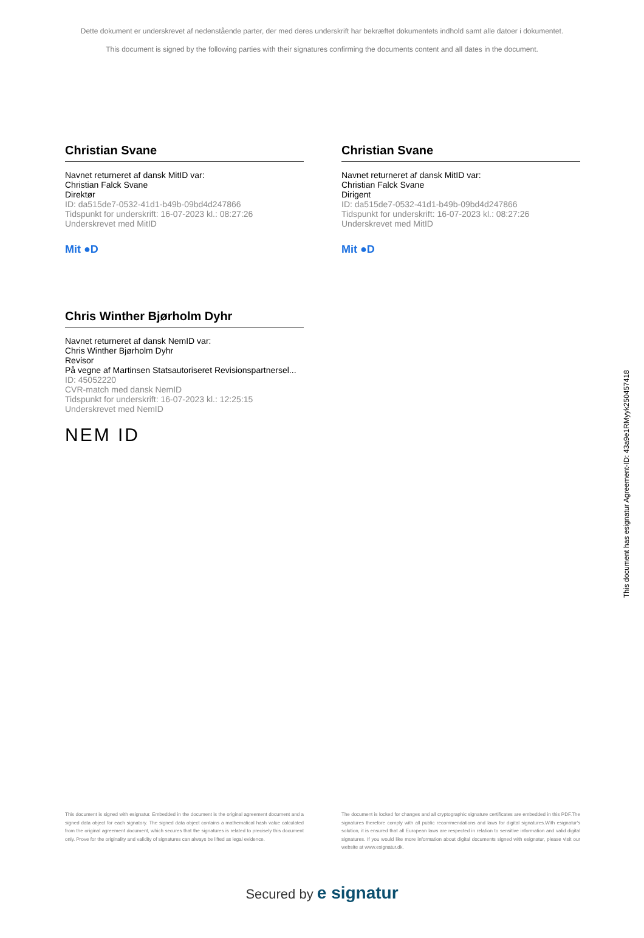Dette dokument er underskrevet af nedenstående parter, der med deres underskrift har bekræftet dokumentets indhold samt alle datoer i dokumentet.
This document is signed by the following parties with their signatures confirming the documents content and all dates in the document.
Christian Svane
Navnet returneret af dansk MitID var:
Christian Falck Svane
Direktør
ID: da515de7-0532-41d1-b49b-09bd4d247866
Tidspunkt for underskrift: 16-07-2023 kl.: 08:27:26
Underskrevet med MitID
Mit ●D
Christian Svane
Navnet returneret af dansk MitID var:
Christian Falck Svane
Dirigent
ID: da515de7-0532-41d1-b49b-09bd4d247866
Tidspunkt for underskrift: 16-07-2023 kl.: 08:27:26
Underskrevet med MitID
Mit ●D
Chris Winther Bjørholm Dyhr
Navnet returneret af dansk NemID var:
Chris Winther Bjørholm Dyhr
Revisor
På vegne af Martinsen Statsautoriseret Revisionspartnersel...
ID: 45052220
CVR-match med dansk NemID
Tidspunkt for underskrift: 16-07-2023 kl.: 12:25:15
Underskrevet med NemID
NEM ID
This document has esignatur Agreement-ID: 43a9e1RMyyk250457418
This document is signed with esignatur. Embedded in the document is the original agreement document and a signed data object for each signatory. The signed data object contains a mathematical hash value calculated from the original agreement document, which secures that the signatures is related to precisely this document only. Prove for the originality and validity of signatures can always be lifted as legal evidence.
The document is locked for changes and all cryptographic signature certificates are embedded in this PDF.The signatures therefore comply with all public recommendations and laws for digital signatures.With esignatur's solution, it is ensured that all European laws are respected in relation to sensitive information and valid digital signatures. If you would like more information about digital documents signed with esignatur, please visit our website at www.esignatur.dk.
Secured by e signatur